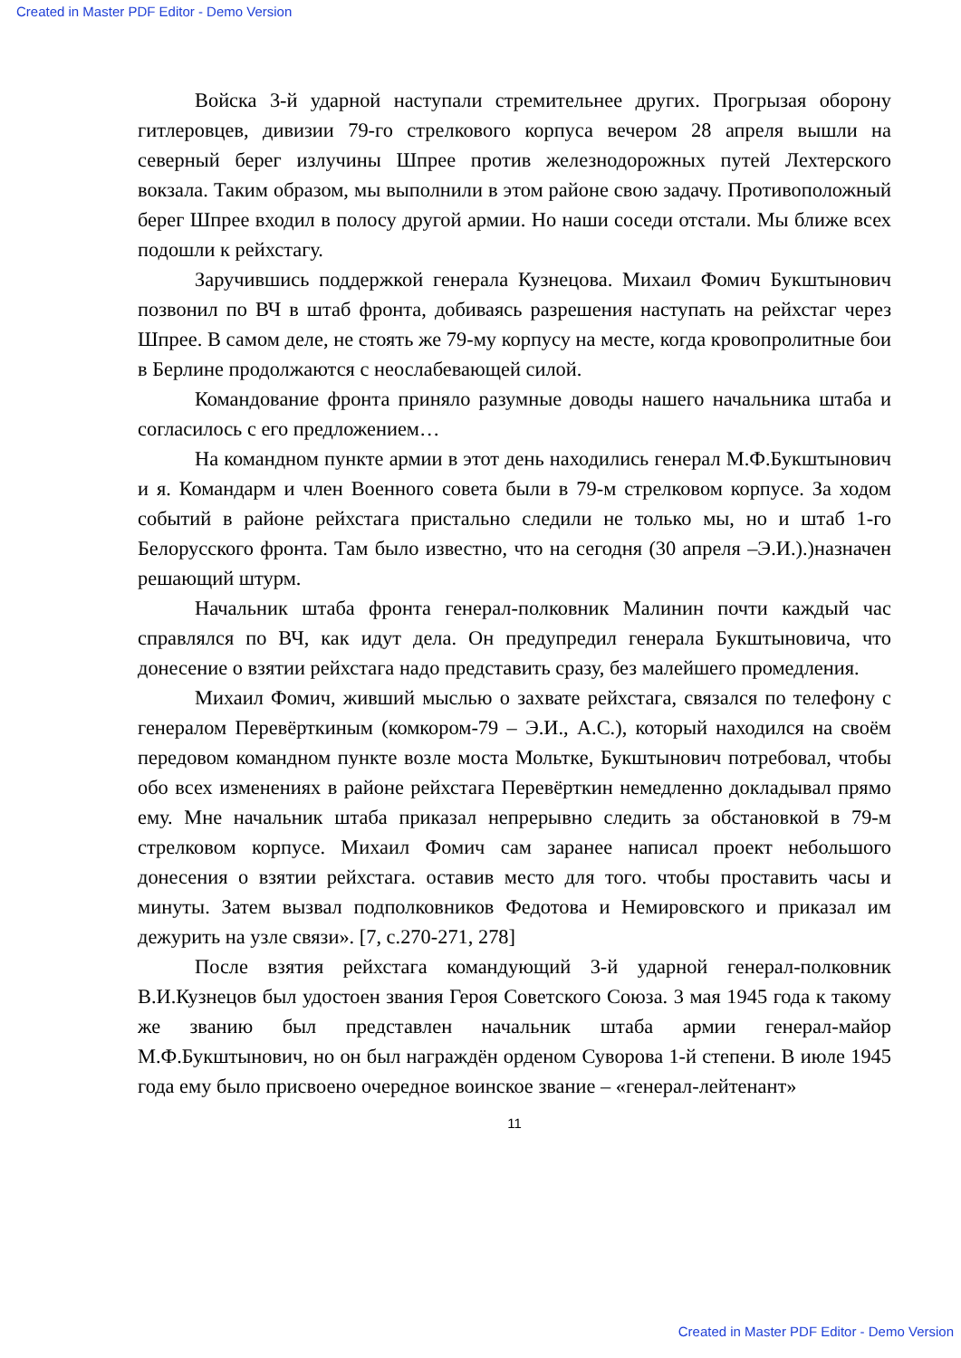Created in Master PDF Editor - Demo Version
Войска 3-й ударной наступали стремительнее других. Прогрызая оборону гитлеровцев, дивизии 79-го стрелкового корпуса вечером 28 апреля вышли на северный берег излучины Шпрее против железнодорожных путей Лехтерского вокзала. Таким образом, мы выполнили в этом районе свою задачу. Противоположный берег Шпрее входил в полосу другой армии. Но наши соседи отстали. Мы ближе всех подошли к рейхстагу.
Заручившись поддержкой генерала Кузнецова. Михаил Фомич Букштынович позвонил по ВЧ в штаб фронта, добиваясь разрешения наступать на рейхстаг через Шпрее. В самом деле, не стоять же 79-му корпусу на месте, когда кровопролитные бои в Берлине продолжаются с неослабевающей силой.
Командование фронта приняло разумные доводы нашего начальника штаба и согласилось с его предложением…
На командном пункте армии в этот день находились генерал М.Ф.Букштынович и я. Командарм и член Военного совета были в 79-м стрелковом корпусе. За ходом событий в районе рейхстага пристально следили не только мы, но и штаб 1-го Белорусского фронта. Там было известно, что на сегодня (30 апреля –Э.И.).)назначен решающий штурм.
Начальник штаба фронта генерал-полковник Малинин почти каждый час справлялся по ВЧ, как идут дела. Он предупредил генерала Букштыновича, что донесение о взятии рейхстага надо представить сразу, без малейшего промедления.
Михаил Фомич, живший мыслью о захвате рейхстага, связался по телефону с генералом Перевёрткиным (комкором-79 – Э.И., А.С.), который находился на своём передовом командном пункте возле моста Мольтке, Букштынович потребовал, чтобы обо всех изменениях в районе рейхстага Перевёрткин немедленно докладывал прямо ему. Мне начальник штаба приказал непрерывно следить за обстановкой в 79-м стрелковом корпусе. Михаил Фомич сам заранее написал проект небольшого донесения о взятии рейхстага. оставив место для того. чтобы проставить часы и минуты. Затем вызвал подполковников Федотова и Немировского и приказал им дежурить на узле связи». [7, с.270-271, 278]
После взятия рейхстага командующий 3-й ударной генерал-полковник В.И.Кузнецов был удостоен звания Героя Советского Союза. 3 мая 1945 года к такому же званию был представлен начальник штаба армии генерал-майор М.Ф.Букштынович, но он был награждён орденом Суворова 1-й степени. В июле 1945 года ему было присвоено очередное воинское звание – «генерал-лейтенант»
11
Created in Master PDF Editor - Demo Version